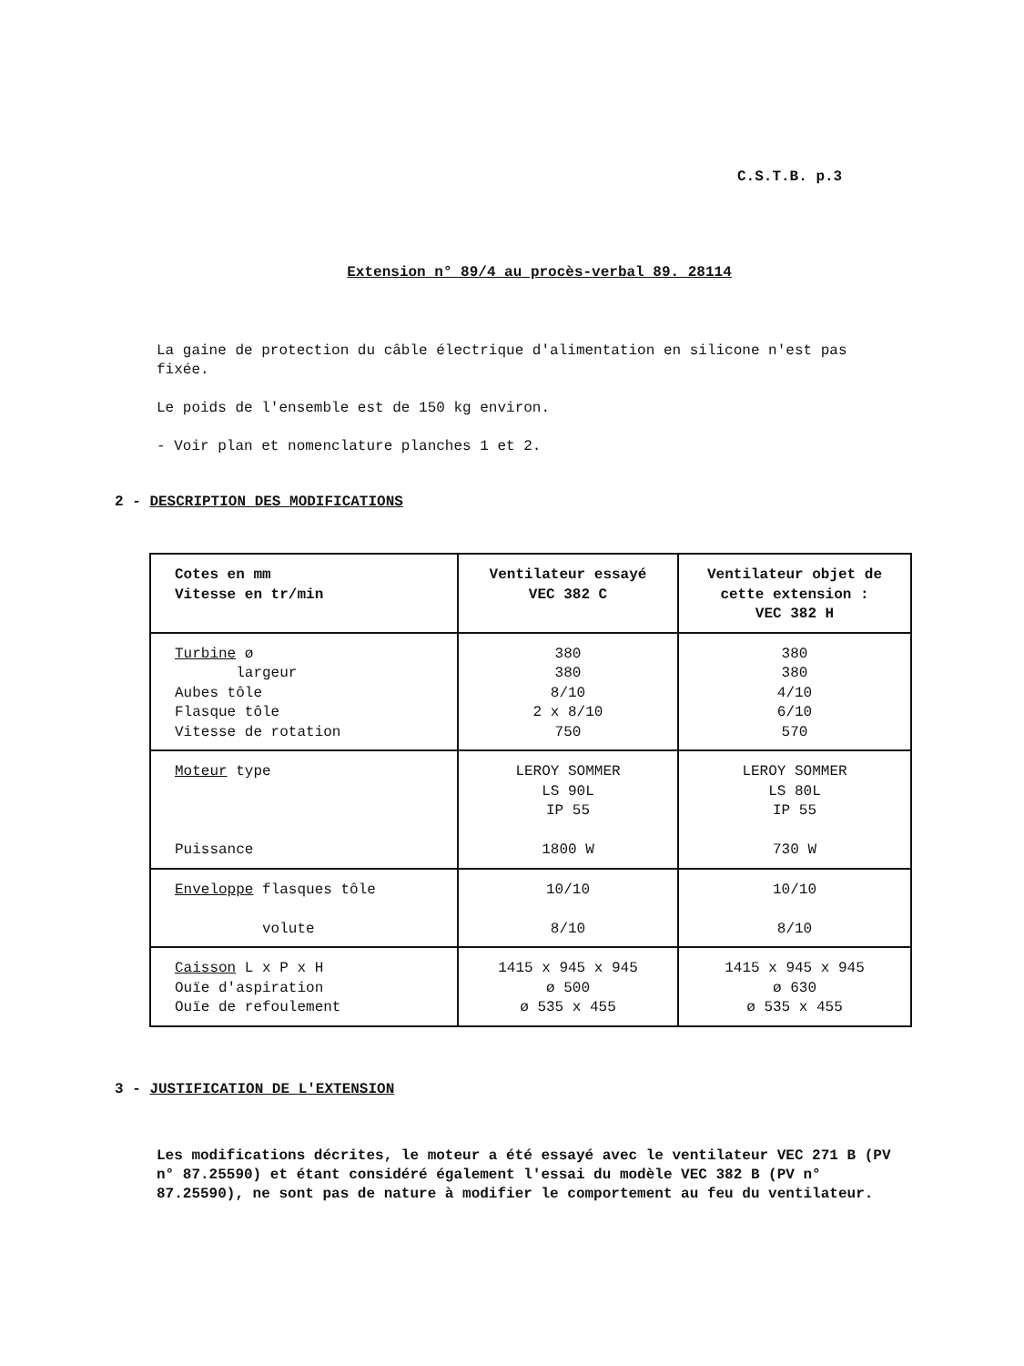C.S.T.B. p.3
Extension n° 89/4 au procès-verbal 89. 28114
La gaine de protection du câble électrique d'alimentation en silicone n'est pas fixée.
Le poids de l'ensemble est de 150 kg environ.
- Voir plan et nomenclature planches 1 et 2.
2 - DESCRIPTION DES MODIFICATIONS
| Cotes en mm Vitesse en tr/min | Ventilateur essayé VEC 382 C | Ventilateur objet de cette extension : VEC 382 H |
| Turbine ø largeur Aubes tôle Flasque tôle Vitesse de rotation | 380 380 8/10 2 x 8/10 750 | 380 380 4/10 6/10 570 |
| Moteur type Puissance | LEROY SOMMER LS 90L IP 55 1800 W | LEROY SOMMER LS 80L IP 55 730 W |
| Enveloppe flasques tôle volute | 10/10 8/10 | 10/10 8/10 |
| Caisson L x P x H Ouïe d'aspiration Ouïe de refoulement | 1415 x 945 x 945 ø 500 ø 535 x 455 | 1415 x 945 x 945 ø 630 ø 535 x 455 |
3 - JUSTIFICATION DE L'EXTENSION
Les modifications décrites, le moteur a été essayé avec le ventilateur VEC 271 B (PV n° 87.25590) et étant considéré également l'essai du modèle VEC 382 B (PV n° 87.25590), ne sont pas de nature à modifier le comportement au feu du ventilateur.